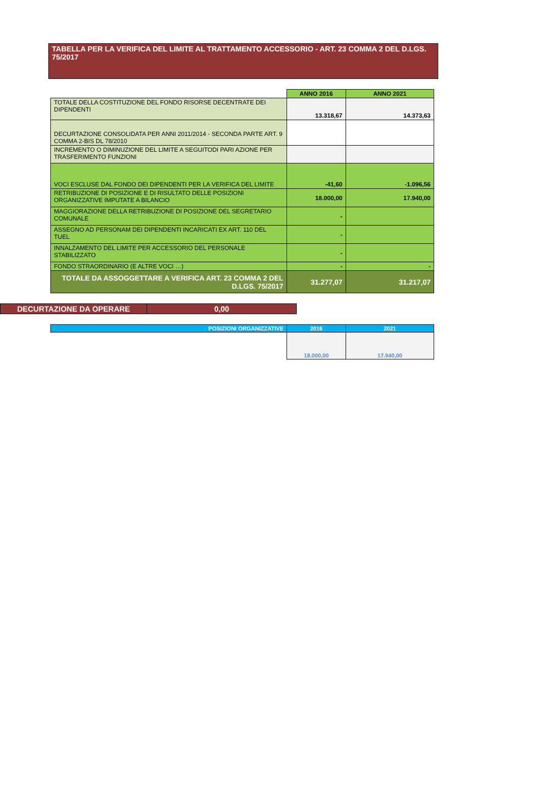TABELLA PER LA VERIFICA DEL LIMITE AL TRATTAMENTO ACCESSORIO - ART. 23 COMMA 2 DEL D.LGS. 75/2017
| | ANNO 2016 | ANNO 2021 |
| --- | --- | --- |
| TOTALE DELLA COSTITUZIONE DEL FONDO RISORSE DECENTRATE DEI DIPENDENTI | 13.318,67 | 14.373,63 |
| DECURTAZIONE CONSOLIDATA PER ANNI 2011/2014 - SECONDA PARTE ART. 9 COMMA 2-BIS DL 78/2010 | | |
| INCREMENTO O DIMINUZIONE DEL LIMITE A SEGUITODI PARI AZIONE PER TRASFERIMENTO FUNZIONI | | |
| VOCI ESCLUSE DAL FONDO DEI DIPENDENTI PER LA VERIFICA DEL LIMITE | -41,60 | -1.096,56 |
| RETRIBUZIONE DI POSIZIONE E DI RISULTATO DELLE POSIZIONI ORGANIZZATIVE IMPUTATE A BILANCIO | 18.000,00 | 17.940,00 |
| MAGGIORAZIONE DELLA RETRIBUZIONE DI POSIZIONE DEL SEGRETARIO COMUNALE | - | |
| ASSEGNO AD PERSONAM DEI DIPENDENTI INCARICATI EX ART. 110 DEL TUEL | - | |
| INNALZAMENTO DEL LIMITE PER ACCESSORIO DEL PERSONALE STABILIZZATO | - | |
| FONDO STRAORDINARIO (E ALTRE VOCI …) | - | - |
| TOTALE DA ASSOGGETTARE A VERIFICA ART. 23 COMMA 2 DEL D.LGS. 75/2017 | 31.277,07 | 31.217,07 |
| DECURTAZIONE DA OPERARE | 0,00 |
| POSIZIONI ORGANIZZATIVE | 2016 | 2021 |
| --- | --- | --- |
| | 18.000,00 | 17.940,00 |